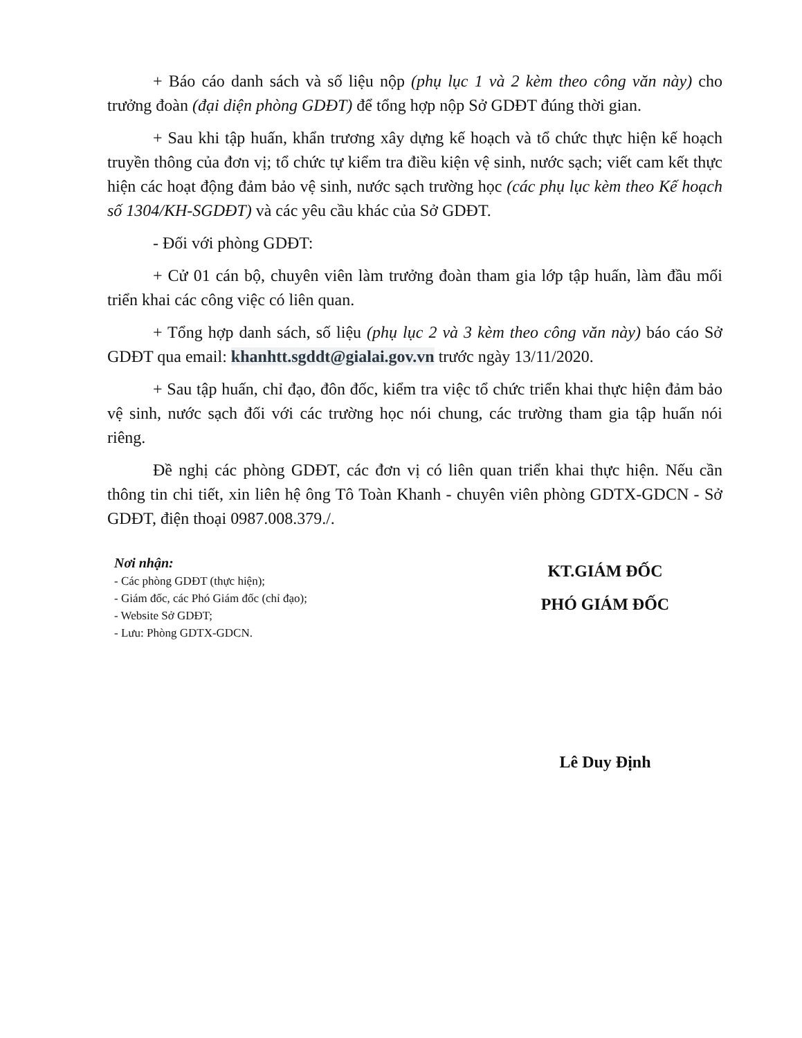+ Báo cáo danh sách và số liệu nộp (phụ lục 1 và 2 kèm theo công văn này) cho trưởng đoàn (đại diện phòng GDĐT) để tổng hợp nộp Sở GDĐT đúng thời gian.
+ Sau khi tập huấn, khẩn trương xây dựng kế hoạch và tổ chức thực hiện kế hoạch truyền thông của đơn vị; tổ chức tự kiểm tra điều kiện vệ sinh, nước sạch; viết cam kết thực hiện các hoạt động đảm bảo vệ sinh, nước sạch trường học (các phụ lục kèm theo Kế hoạch số 1304/KH-SGDĐT) và các yêu cầu khác của Sở GDĐT.
- Đối với phòng GDĐT:
+ Cử 01 cán bộ, chuyên viên làm trưởng đoàn tham gia lớp tập huấn, làm đầu mối triển khai các công việc có liên quan.
+ Tổng hợp danh sách, số liệu (phụ lục 2 và 3 kèm theo công văn này) báo cáo Sở GDĐT qua email: khanhtt.sgddt@gialai.gov.vn trước ngày 13/11/2020.
+ Sau tập huấn, chỉ đạo, đôn đốc, kiểm tra việc tổ chức triển khai thực hiện đảm bảo vệ sinh, nước sạch đối với các trường học nói chung, các trường tham gia tập huấn nói riêng.
Đề nghị các phòng GDĐT, các đơn vị có liên quan triển khai thực hiện. Nếu cần thông tin chi tiết, xin liên hệ ông Tô Toàn Khanh - chuyên viên phòng GDTX-GDCN - Sở GDĐT, điện thoại 0987.008.379./.
Nơi nhận:
- Các phòng GDĐT (thực hiện);
- Giám đốc, các Phó Giám đốc (chỉ đạo);
- Website Sở GDĐT;
- Lưu: Phòng GDTX-GDCN.
KT.GIÁM ĐỐC
PHÓ GIÁM ĐỐC
Lê Duy Định